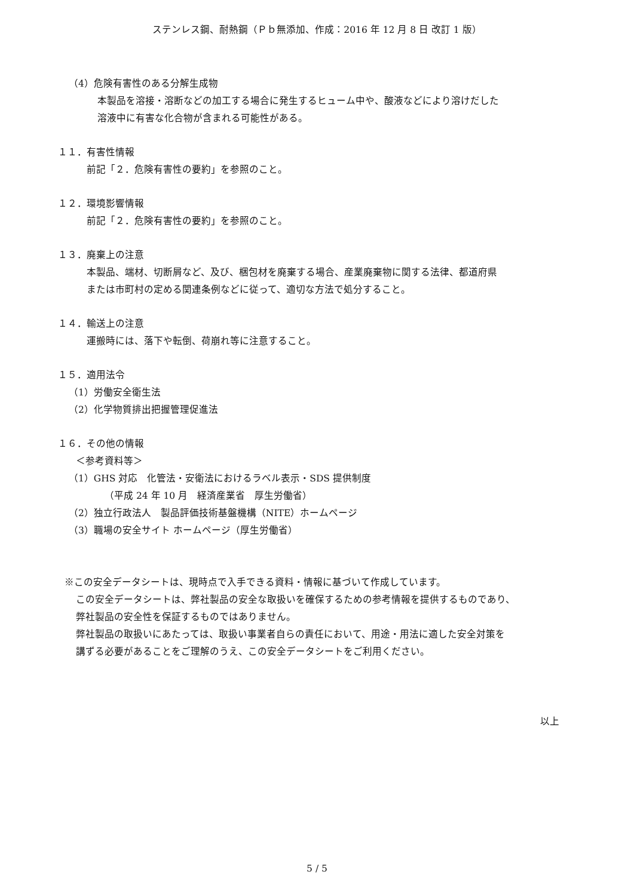ステンレス鋼、耐熱鋼（Ｐｂ無添加、作成：2016 年 12 月 8 日 改訂 1 版）
（4）危険有害性のある分解生成物
本製品を溶接・溶断などの加工する場合に発生するヒューム中や、酸液などにより溶けだした
溶液中に有害な化合物が含まれる可能性がある。
１１．有害性情報
前記「２．危険有害性の要約」を参照のこと。
１２．環境影響情報
前記「２．危険有害性の要約」を参照のこと。
１３．廃棄上の注意
本製品、端材、切断屑など、及び、梱包材を廃棄する場合、産業廃棄物に関する法律、都道府県
または市町村の定める関連条例などに従って、適切な方法で処分すること。
１４．輸送上の注意
運搬時には、落下や転倒、荷崩れ等に注意すること。
１５．適用法令
（1）労働安全衛生法
（2）化学物質排出把握管理促進法
１６．その他の情報
＜参考資料等＞
（1）GHS 対応　化管法・安衛法におけるラベル表示・SDS 提供制度
（平成 24 年 10 月　経済産業省　厚生労働省）
（2）独立行政法人　製品評価技術基盤機構（NITE）ホームページ
（3）職場の安全サイト ホームページ（厚生労働省）
※この安全データシートは、現時点で入手できる資料・情報に基づいて作成しています。
この安全データシートは、弊社製品の安全な取扱いを確保するための参考情報を提供するものであり、
弊社製品の安全性を保証するものではありません。
弊社製品の取扱いにあたっては、取扱い事業者自らの責任において、用途・用法に適した安全対策を
講ずる必要があることをご理解のうえ、この安全データシートをご利用ください。
以上
5 / 5